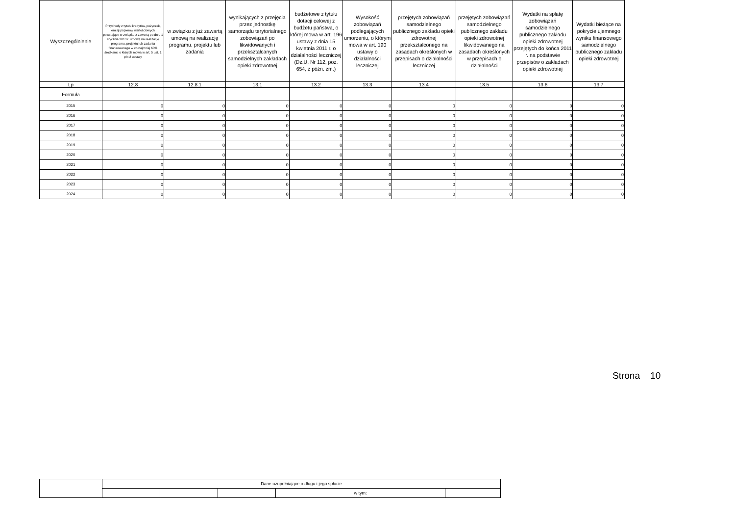| Wyszczególnienie | Przychody z tytułu kredytów, pożyczek, emisji papierów wartościowych powstające w związku z zawartą po dniu 1 stycznia 2013 r. umową na realizację programu, projektu lub zadania finansowanego w co najmniej 60% środkami, o których mowa w art. 5 ust. 1 pkt 2 ustawy | w związku z już zawartą umową na realizację programu, projektu lub zadania | wynikających z przejęcia przez jednostkę samorządu terytorialnego zobowiązań po likwidowanych i przekształcanych samodzielnych zakładach opieki zdrowotnej | budżetowe z tytułu dotacji celowej z budżetu państwa, o której mowa w art. 196 ustawy z dnia 15 kwietnia 2011 r. o działalności leczniczej (Dz.U. Nr 112, poz. 654, z późn. zm.) | Wysokość zobowiązań podlegających umorzeniu, o którym mowa w art. 190 ustawy o działalności leczniczej | przejętych zobowiązań samodzielnego publicznego zakładu opieki zdrowotnej przekształconego na zasadach określonych w przepisach o działalności leczniczej | przejętych zobowiązań samodzielnego publicznego zakładu opieki zdrowotnej likwidowanego na zasadach określonych w przepisach o działalności | Wydatki na spłatę zobowiązań samodzielnego publicznego zakładu opieki zdrowotnej przejętych do końca 2011 r. na podstawie przepisów o zakładach opieki zdrowotnej | Wydatki bieżące na pokrycie ujemnego wyniku finansowego samodzielnego publicznego zakładu opieki zdrowotnej |
| --- | --- | --- | --- | --- | --- | --- | --- | --- | --- |
| Lp | 12.8 | 12.8.1 | 13.1 | 13.2 | 13.3 | 13.4 | 13.5 | 13.6 | 13.7 |
| Formuła | | | | | | | | | |
| 2015 | 0 | 0 | 0 | 0 | 0 | 0 | 0 | 0 | 0 |
| 2016 | 0 | 0 | 0 | 0 | 0 | 0 | 0 | 0 | 0 |
| 2017 | 0 | 0 | 0 | 0 | 0 | 0 | 0 | 0 | 0 |
| 2018 | 0 | 0 | 0 | 0 | 0 | 0 | 0 | 0 | 0 |
| 2019 | 0 | 0 | 0 | 0 | 0 | 0 | 0 | 0 | 0 |
| 2020 | 0 | 0 | 0 | 0 | 0 | 0 | 0 | 0 | 0 |
| 2021 | 0 | 0 | 0 | 0 | 0 | 0 | 0 | 0 | 0 |
| 2022 | 0 | 0 | 0 | 0 | 0 | 0 | 0 | 0 | 0 |
| 2023 | 0 | 0 | 0 | 0 | 0 | 0 | 0 | 0 | 0 |
| 2024 | 0 | 0 | 0 | 0 | 0 | 0 | 0 | 0 | 0 |
Strona 10
| | Dane uzupełniające o długu i jego spłacie | | | | |
| | | | | w tym: | |